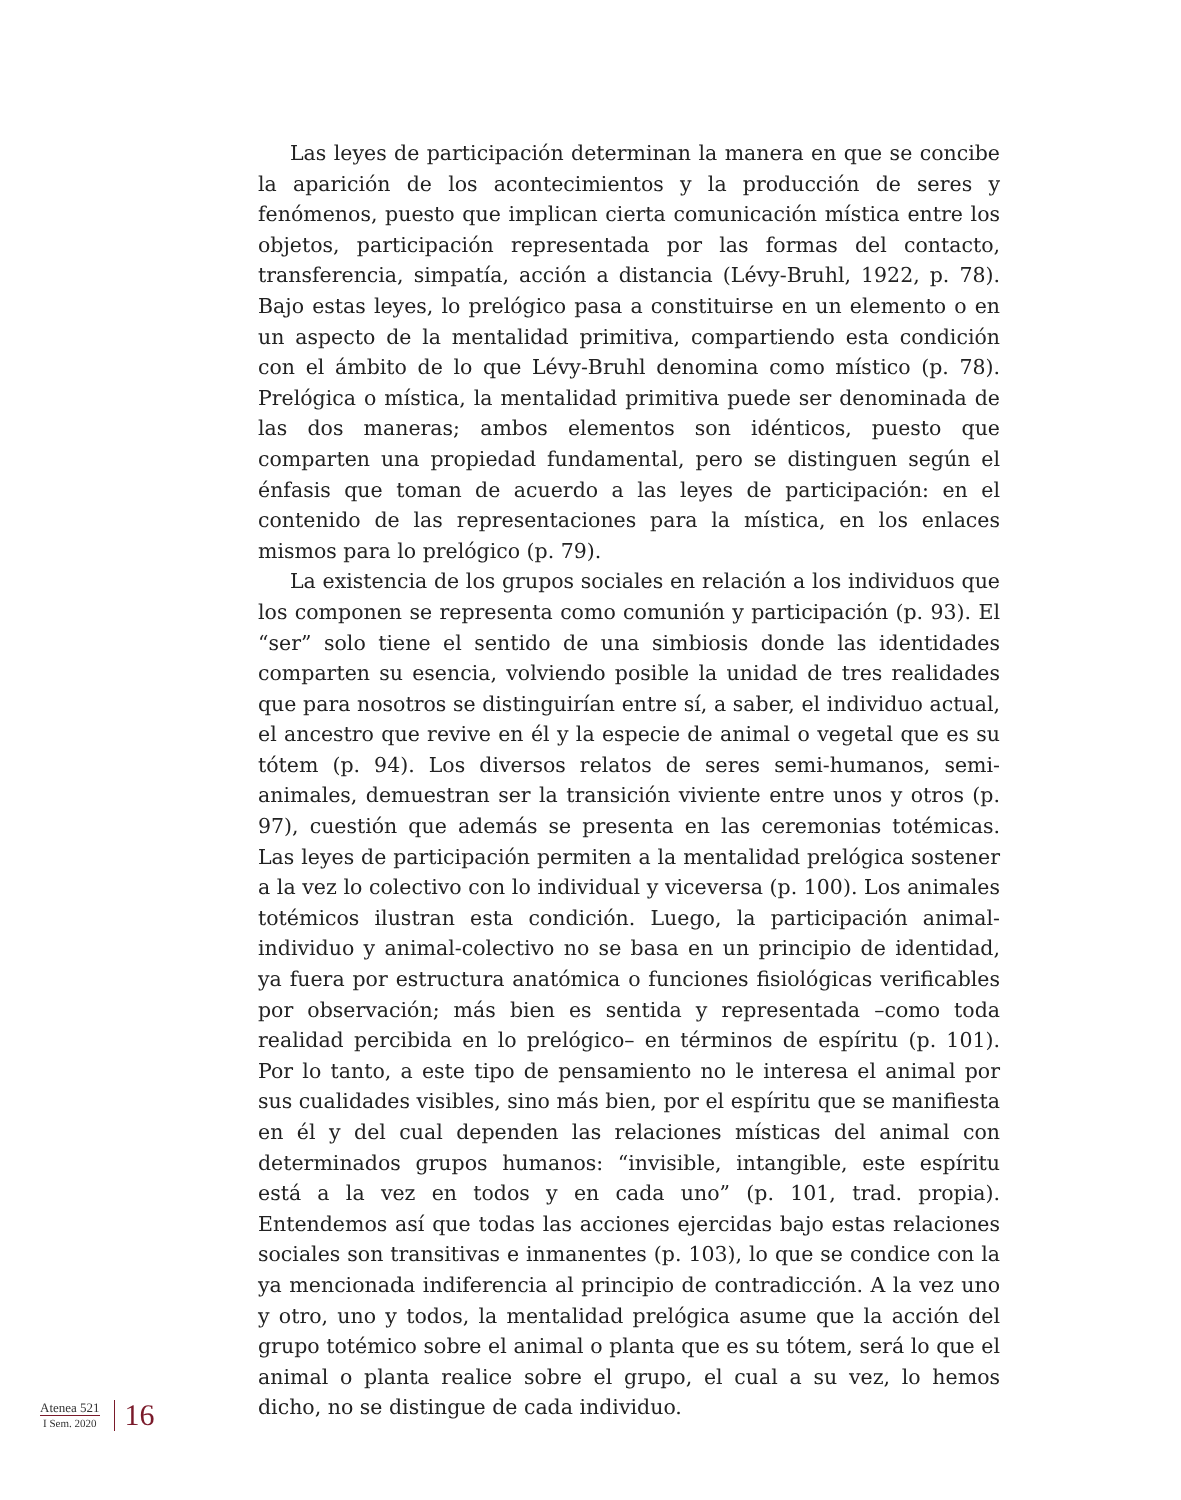Las leyes de participación determinan la manera en que se concibe la aparición de los acontecimientos y la producción de seres y fenómenos, puesto que implican cierta comunicación mística entre los objetos, participación representada por las formas del contacto, transferencia, simpatía, acción a distancia (Lévy-Bruhl, 1922, p. 78). Bajo estas leyes, lo prelógico pasa a constituirse en un elemento o en un aspecto de la mentalidad primitiva, compartiendo esta condición con el ámbito de lo que Lévy-Bruhl denomina como místico (p. 78). Prelógica o mística, la mentalidad primitiva puede ser denominada de las dos maneras; ambos elementos son idénticos, puesto que comparten una propiedad fundamental, pero se distinguen según el énfasis que toman de acuerdo a las leyes de participación: en el contenido de las representaciones para la mística, en los enlaces mismos para lo prelógico (p. 79).
La existencia de los grupos sociales en relación a los individuos que los componen se representa como comunión y participación (p. 93). El “ser” solo tiene el sentido de una simbiosis donde las identidades comparten su esencia, volviendo posible la unidad de tres realidades que para nosotros se distinguirían entre sí, a saber, el individuo actual, el ancestro que revive en él y la especie de animal o vegetal que es su tótem (p. 94). Los diversos relatos de seres semi-humanos, semi-animales, demuestran ser la transición viviente entre unos y otros (p. 97), cuestión que además se presenta en las ceremonias totémicas. Las leyes de participación permiten a la mentalidad prelógica sostener a la vez lo colectivo con lo individual y viceversa (p. 100). Los animales totémicos ilustran esta condición. Luego, la participación animal-individuo y animal-colectivo no se basa en un principio de identidad, ya fuera por estructura anatómica o funciones fisiológicas verificables por observación; más bien es sentida y representada –como toda realidad percibida en lo prelógico– en términos de espíritu (p. 101). Por lo tanto, a este tipo de pensamiento no le interesa el animal por sus cualidades visibles, sino más bien, por el espíritu que se manifiesta en él y del cual dependen las relaciones místicas del animal con determinados grupos humanos: “invisible, intangible, este espíritu está a la vez en todos y en cada uno” (p. 101, trad. propia). Entendemos así que todas las acciones ejercidas bajo estas relaciones sociales son transitivas e inmanentes (p. 103), lo que se condice con la ya mencionada indiferencia al principio de contradicción. A la vez uno y otro, uno y todos, la mentalidad prelógica asume que la acción del grupo totémico sobre el animal o planta que es su tótem, será lo que el animal o planta realice sobre el grupo, el cual a su vez, lo hemos dicho, no se distingue de cada individuo.
Atenea 521
I Sem. 2020
16